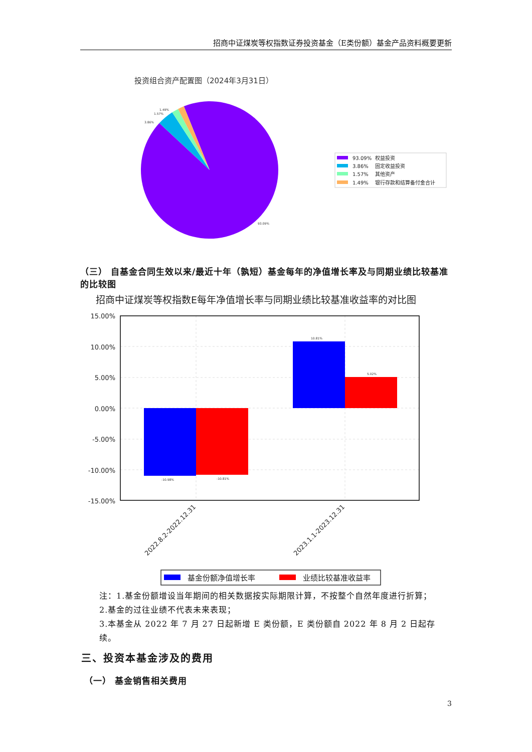招商中证煤炭等权指数证券投资基金（E类份额）基金产品资料概要更新
投资组合资产配置图（2024年3月31日）
1.49%
1.57%
3.86%
93.09%
93.09%
权益投资
3.86%
固定收益投资
1.57%
其他资产
1.49%
银行存款和结算备付金合计
（三） 自基金合同生效以来/最近十年（孰短）基金每年的净值增长率及与同期业绩比较基准的比较图
招商中证煤炭等权指数E每年净值增长率与同期业绩比较基准收益率的对比图
-10.98%
-10.81%
10.81%
5.02%
15.00%
10.00%
5.00%
0.00%
-5.00%
-10.00%
-15.00%
2022.8.2-2022.12.31
2023.1.1-2023.12.31
基金份额净值增长率
业绩比较基准收益率
注：1.基金份额增设当年期间的相关数据按实际期限计算，不按整个自然年度进行折算；
2.基金的过往业绩不代表未来表现；
3.本基金从 2022 年 7 月 27 日起新增 E 类份额，E 类份额自 2022 年 8 月 2 日起存续。
三、投资本基金涉及的费用
（一） 基金销售相关费用
3